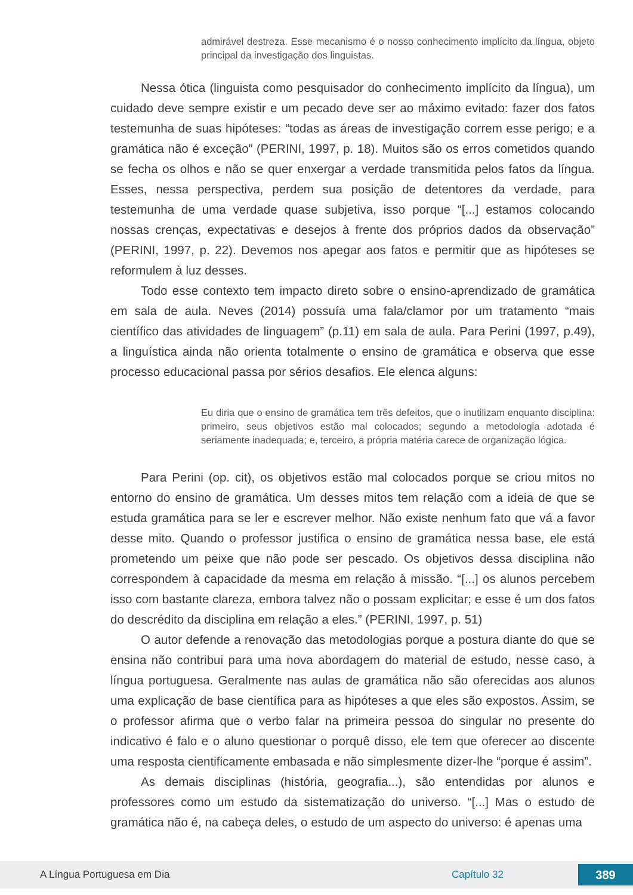admirável destreza. Esse mecanismo é o nosso conhecimento implícito da língua, objeto principal da investigação dos linguistas.
Nessa ótica (linguista como pesquisador do conhecimento implícito da língua), um cuidado deve sempre existir e um pecado deve ser ao máximo evitado: fazer dos fatos testemunha de suas hipóteses: “todas as áreas de investigação correm esse perigo; e a gramática não é exceção” (PERINI, 1997, p. 18). Muitos são os erros cometidos quando se fecha os olhos e não se quer enxergar a verdade transmitida pelos fatos da língua. Esses, nessa perspectiva, perdem sua posição de detentores da verdade, para testemunha de uma verdade quase subjetiva, isso porque “[...] estamos colocando nossas crenças, expectativas e desejos à frente dos próprios dados da observação” (PERINI, 1997, p. 22). Devemos nos apegar aos fatos e permitir que as hipóteses se reformulem à luz desses.
Todo esse contexto tem impacto direto sobre o ensino-aprendizado de gramática em sala de aula. Neves (2014) possuía uma fala/clamor por um tratamento “mais científico das atividades de linguagem” (p.11) em sala de aula. Para Perini (1997, p.49), a linguística ainda não orienta totalmente o ensino de gramática e observa que esse processo educacional passa por sérios desafios. Ele elenca alguns:
Eu diria que o ensino de gramática tem três defeitos, que o inutilizam enquanto disciplina: primeiro, seus objetivos estão mal colocados; segundo a metodologia adotada é seriamente inadequada; e, terceiro, a própria matéria carece de organização lógica.
Para Perini (op. cit), os objetivos estão mal colocados porque se criou mitos no entorno do ensino de gramática. Um desses mitos tem relação com a ideia de que se estuda gramática para se ler e escrever melhor. Não existe nenhum fato que vá a favor desse mito. Quando o professor justifica o ensino de gramática nessa base, ele está prometendo um peixe que não pode ser pescado. Os objetivos dessa disciplina não correspondem à capacidade da mesma em relação à missão. “[...] os alunos percebem isso com bastante clareza, embora talvez não o possam explicitar; e esse é um dos fatos do descrédito da disciplina em relação a eles.” (PERINI, 1997, p. 51)
O autor defende a renovação das metodologias porque a postura diante do que se ensina não contribui para uma nova abordagem do material de estudo, nesse caso, a língua portuguesa. Geralmente nas aulas de gramática não são oferecidas aos alunos uma explicação de base científica para as hipóteses a que eles são expostos. Assim, se o professor afirma que o verbo falar na primeira pessoa do singular no presente do indicativo é falo e o aluno questionar o porquê disso, ele tem que oferecer ao discente uma resposta cientificamente embasada e não simplesmente dizer-lhe “porque é assim”.
As demais disciplinas (história, geografia...), são entendidas por alunos e professores como um estudo da sistematização do universo. “[...] Mas o estudo de gramática não é, na cabeça deles, o estudo de um aspecto do universo: é apenas uma
A Língua Portuguesa em Dia Capítulo 32 389